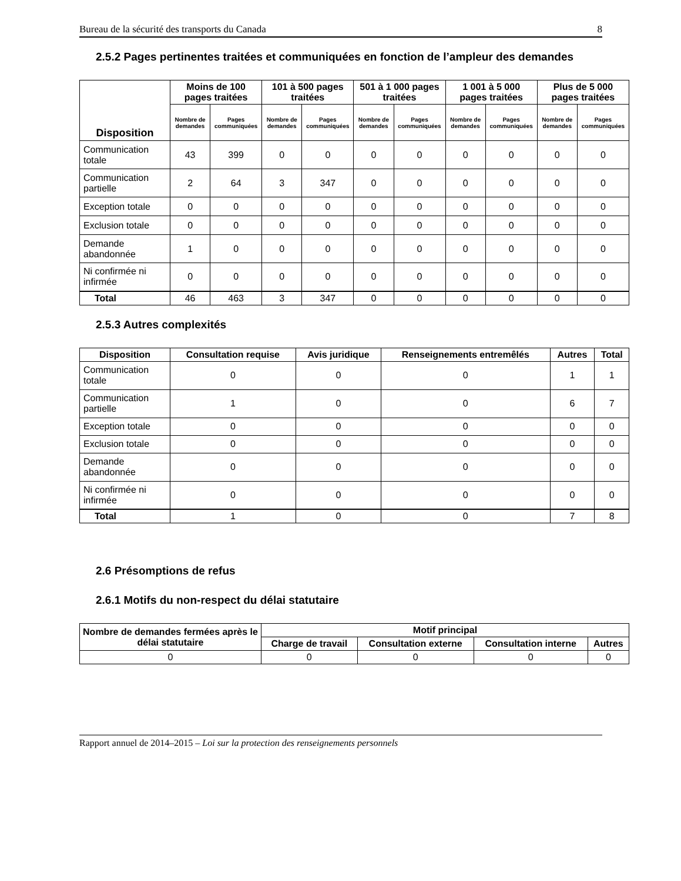Bureau de la sécurité des transports du Canada 8
2.5.2 Pages pertinentes traitées et communiquées en fonction de l’ampleur des demandes
| Disposition | Moins de 100 pages traitées | | 101 à 500 pages traitées | | 501 à 1 000 pages traitées | | 1 001 à 5 000 pages traitées | | Plus de 5 000 pages traitées | |
| --- | --- | --- | --- | --- | --- | --- | --- | --- | --- | --- |
| | Nombre de demandes | Pages communiquées | Nombre de demandes | Pages communiquées | Nombre de demandes | Pages communiquées | Nombre de demandes | Pages communiquées | Nombre de demandes | Pages communiquées |
| Communication totale | 43 | 399 | 0 | 0 | 0 | 0 | 0 | 0 | 0 | 0 |
| Communication partielle | 2 | 64 | 3 | 347 | 0 | 0 | 0 | 0 | 0 | 0 |
| Exception totale | 0 | 0 | 0 | 0 | 0 | 0 | 0 | 0 | 0 | 0 |
| Exclusion totale | 0 | 0 | 0 | 0 | 0 | 0 | 0 | 0 | 0 | 0 |
| Demande abandonnée | 1 | 0 | 0 | 0 | 0 | 0 | 0 | 0 | 0 | 0 |
| Ni confirmée ni infirmée | 0 | 0 | 0 | 0 | 0 | 0 | 0 | 0 | 0 | 0 |
| Total | 46 | 463 | 3 | 347 | 0 | 0 | 0 | 0 | 0 | 0 |
2.5.3 Autres complexités
| Disposition | Consultation requise | Avis juridique | Renseignements entremêlés | Autres | Total |
| --- | --- | --- | --- | --- | --- |
| Communication totale | 0 | 0 | 0 | 1 | 1 |
| Communication partielle | 1 | 0 | 0 | 6 | 7 |
| Exception totale | 0 | 0 | 0 | 0 | 0 |
| Exclusion totale | 0 | 0 | 0 | 0 | 0 |
| Demande abandonnée | 0 | 0 | 0 | 0 | 0 |
| Ni confirmée ni infirmée | 0 | 0 | 0 | 0 | 0 |
| Total | 1 | 0 | 0 | 7 | 8 |
2.6 Présomptions de refus
2.6.1 Motifs du non-respect du délai statutaire
| Nombre de demandes fermées après le délai statutaire | Motif principal | | | |
| --- | --- | --- | --- | --- |
| | Charge de travail | Consultation externe | Consultation interne | Autres |
| 0 | 0 | 0 | 0 | 0 |
Rapport annuel de 2014–2015 – Loi sur la protection des renseignements personnels